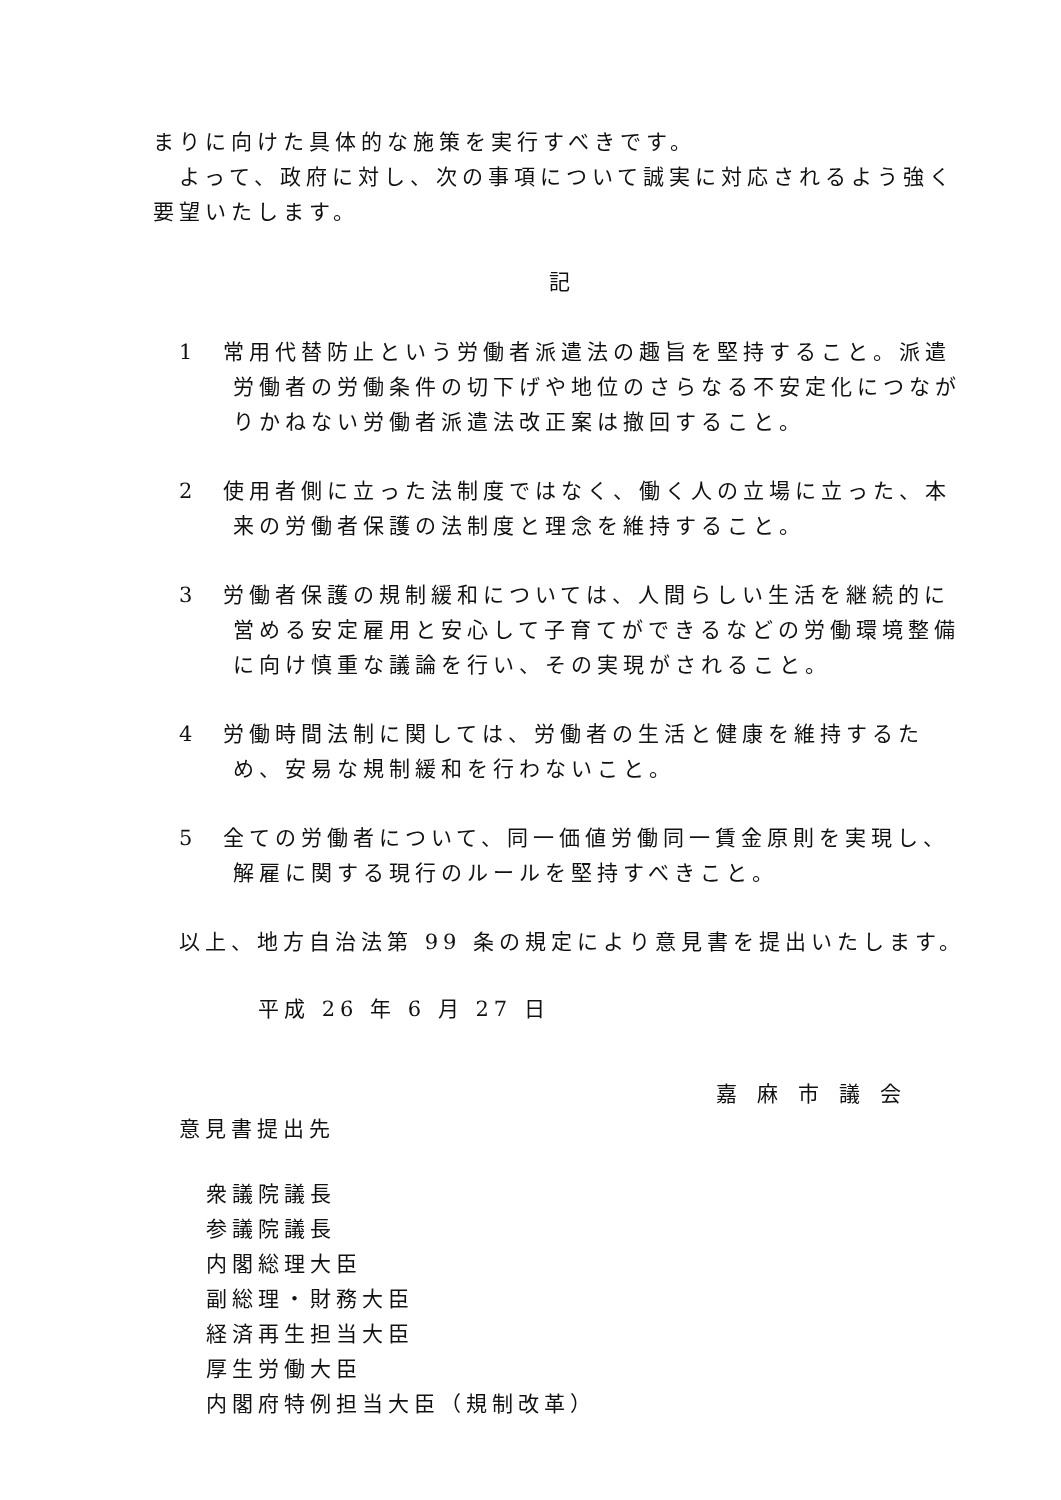まりに向けた具体的な施策を実行すべきです。
　よって、政府に対し、次の事項について誠実に対応されるよう強く要望いたします。
記
1　常用代替防止という労働者派遣法の趣旨を堅持すること。派遣労働者の労働条件の切下げや地位のさらなる不安定化につながりかねない労働者派遣法改正案は撤回すること。
2　使用者側に立った法制度ではなく、働く人の立場に立った、本来の労働者保護の法制度と理念を維持すること。
3　労働者保護の規制緩和については、人間らしい生活を継続的に営める安定雇用と安心して子育てができるなどの労働環境整備に向け慎重な議論を行い、その実現がされること。
4　労働時間法制に関しては、労働者の生活と健康を維持するため、安易な規制緩和を行わないこと。
5　全ての労働者について、同一価値労働同一賃金原則を実現し、解雇に関する現行のルールを堅持すべきこと。
以上、地方自治法第 99 条の規定により意見書を提出いたします。
平成 26 年 6 月 27 日
嘉麻市議会
意見書提出先
衆議院議長
参議院議長
内閣総理大臣
副総理・財務大臣
経済再生担当大臣
厚生労働大臣
内閣府特例担当大臣（規制改革）